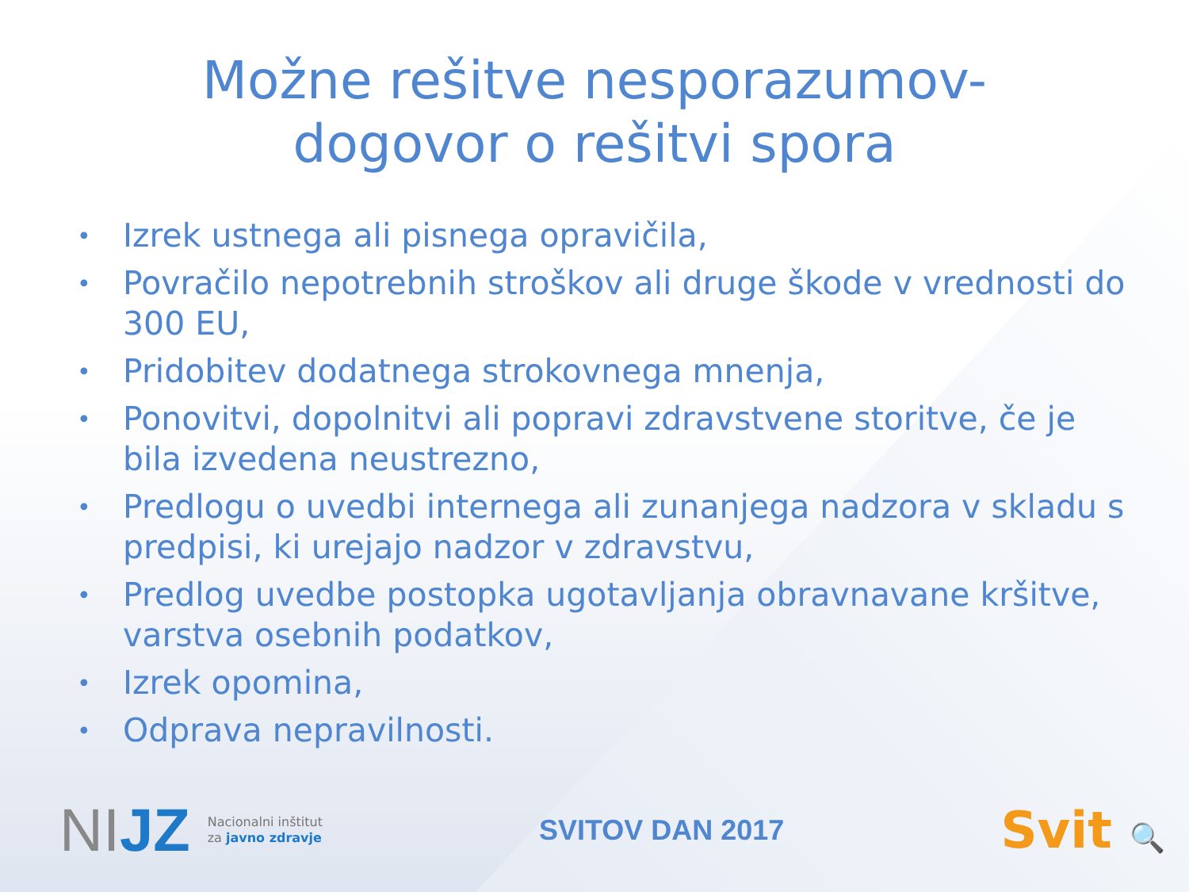Možne rešitve nesporazumov-
dogovor o rešitvi spora
• Izrek ustnega ali pisnega opravičila,
• Povračilo nepotrebnih stroškov ali druge škode v vrednosti do 300 EU,
• Pridobitev dodatnega strokovnega mnenja,
• Ponovitvi, dopolnitvi ali popravi zdravstvene storitve, če je bila izvedena neustrezno,
• Predlogu o uvedbi internega ali zunanjega nadzora v skladu s predpisi, ki urejajo nadzor v zdravstvu,
• Predlog uvedbe postopka ugotavljanja obravnavane kršitve, varstva osebnih podatkov,
• Izrek opomina,
• Odprava nepravilnosti.
NIJZ
Nacionalni inštitut
za javno zdravje
SVITOV DAN 2017
Svit 🔍